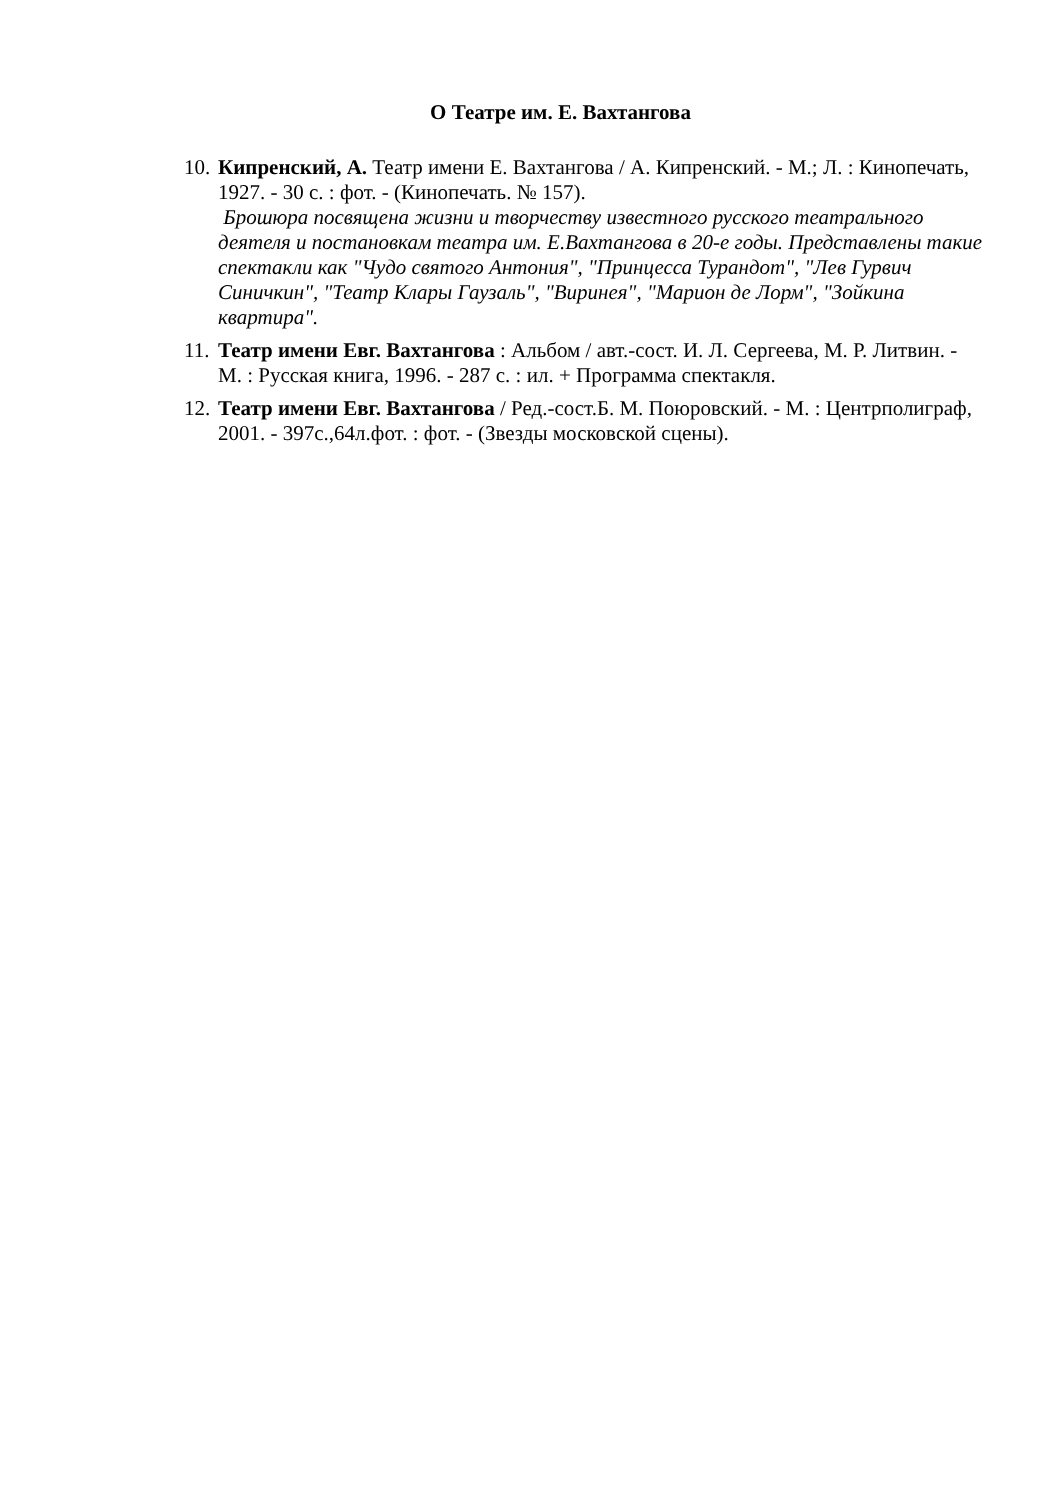О Театре им. Е. Вахтангова
10.
Кипренский, А. Театр имени Е. Вахтангова / А. Кипренский. - М.; Л. : Кинопечать, 1927. - 30 с. : фот. - (Кинопечать. № 157).
Брошюра посвящена жизни и творчеству известного русского театрального деятеля и постановкам театра им. Е.Вахтангова в 20-е годы. Представлены такие спектакли как "Чудо святого Антония", "Принцесса Турандот", "Лев Гурвич Синичкин", "Театр Клары Гаузаль", "Виринея", "Марион де Лорм", "Зойкина квартира".
11.
Театр имени Евг. Вахтангова : Альбом / авт.-сост. И. Л. Сергеева, М. Р. Литвин. - М. : Русская книга, 1996. - 287 с. : ил. + Программа спектакля.
12.
Театр имени Евг. Вахтангова / Ред.-сост.Б. М. Поюровский. - М. : Центрполиграф, 2001. - 397с.,64л.фот. : фот. - (Звезды московской сцены).